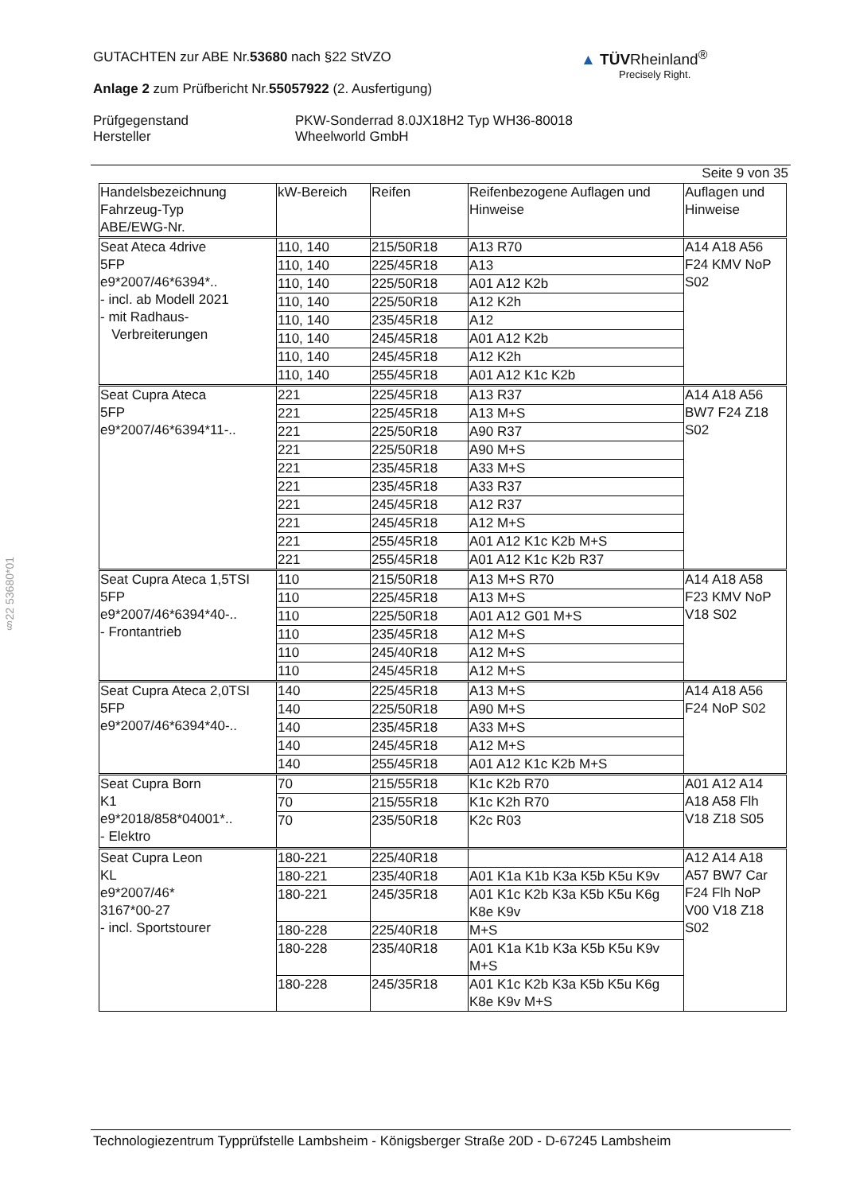GUTACHTEN zur ABE Nr.53680 nach §22 StVZO
Anlage 2 zum Prüfbericht Nr.55057922 (2. Ausfertigung)
Prüfgegenstand
Hersteller
PKW-Sonderrad 8.0JX18H2 Typ WH36-80018
Wheelworld GmbH
▲ TÜVRheinland<sup>®</sup>
Precisely Right.
§22 53680*01
Seite 9 von 35
| Handelsbezeichnung Fahrzeug-Typ ABE/EWG-Nr. | kW-Bereich | Reifen | Reifenbezogene Auflagen und Hinweise | Auflagen und Hinweise |
| --- | --- | --- | --- | --- |
| Seat Ateca 4drive 5FP e9*2007/46*6394*.. - incl. ab Modell 2021 - mit Radhaus- Verbreiterungen | 110, 140 | 215/50R18 | A13 R70 | A14 A18 A56 F24 KMV NoP S02 |
| | 110, 140 | 225/45R18 | A13 | |
| | 110, 140 | 225/50R18 | A01 A12 K2b | |
| | 110, 140 | 225/50R18 | A12 K2h | |
| | 110, 140 | 235/45R18 | A12 | |
| | 110, 140 | 245/45R18 | A01 A12 K2b | |
| | 110, 140 | 245/45R18 | A12 K2h | |
| | 110, 140 | 255/45R18 | A01 A12 K1c K2b | |
| Seat Cupra Ateca 5FP e9*2007/46*6394*11-.. | 221 | 225/45R18 | A13 R37 | A14 A18 A56 BW7 F24 Z18 S02 |
| | 221 | 225/45R18 | A13 M+S | |
| | 221 | 225/50R18 | A90 R37 | |
| | 221 | 225/50R18 | A90 M+S | |
| | 221 | 235/45R18 | A33 M+S | |
| | 221 | 235/45R18 | A33 R37 | |
| | 221 | 245/45R18 | A12 R37 | |
| | 221 | 245/45R18 | A12 M+S | |
| | 221 | 255/45R18 | A01 A12 K1c K2b M+S | |
| | 221 | 255/45R18 | A01 A12 K1c K2b R37 | |
| Seat Cupra Ateca 1,5TSI 5FP e9*2007/46*6394*40-.. - Frontantrieb | 110 | 215/50R18 | A13 M+S R70 | A14 A18 A58 F23 KMV NoP V18 S02 |
| | 110 | 225/45R18 | A13 M+S | |
| | 110 | 225/50R18 | A01 A12 G01 M+S | |
| | 110 | 235/45R18 | A12 M+S | |
| | 110 | 245/40R18 | A12 M+S | |
| | 110 | 245/45R18 | A12 M+S | |
| Seat Cupra Ateca 2,0TSI 5FP e9*2007/46*6394*40-.. | 140 | 225/45R18 | A13 M+S | A14 A18 A56 F24 NoP S02 |
| | 140 | 225/50R18 | A90 M+S | |
| | 140 | 235/45R18 | A33 M+S | |
| | 140 | 245/45R18 | A12 M+S | |
| | 140 | 255/45R18 | A01 A12 K1c K2b M+S | |
| Seat Cupra Born K1 e9*2018/858*04001*.. - Elektro | 70 | 215/55R18 | K1c K2b R70 | A01 A12 A14 A18 A58 Flh V18 Z18 S05 |
| | 70 | 215/55R18 | K1c K2h R70 | |
| | 70 | 235/50R18 | K2c R03 | |
| Seat Cupra Leon KL e9*2007/46* 3167*00-27 - incl. Sportstourer | 180-221 | 225/40R18 | | A12 A14 A18 A57 BW7 Car F24 Flh NoP V00 V18 Z18 S02 |
| | 180-221 | 235/40R18 | A01 K1a K1b K3a K5b K5u K9v | |
| | 180-221 | 245/35R18 | A01 K1c K2b K3a K5b K5u K6g K8e K9v | |
| | 180-228 | 225/40R18 | M+S | |
| | 180-228 | 235/40R18 | A01 K1a K1b K3a K5b K5u K9v M+S | |
| | 180-228 | 245/35R18 | A01 K1c K2b K3a K5b K5u K6g K8e K9v M+S | |
Technologiezentrum Typprüfstelle Lambsheim - Königsberger Straße 20D - D-67245 Lambsheim